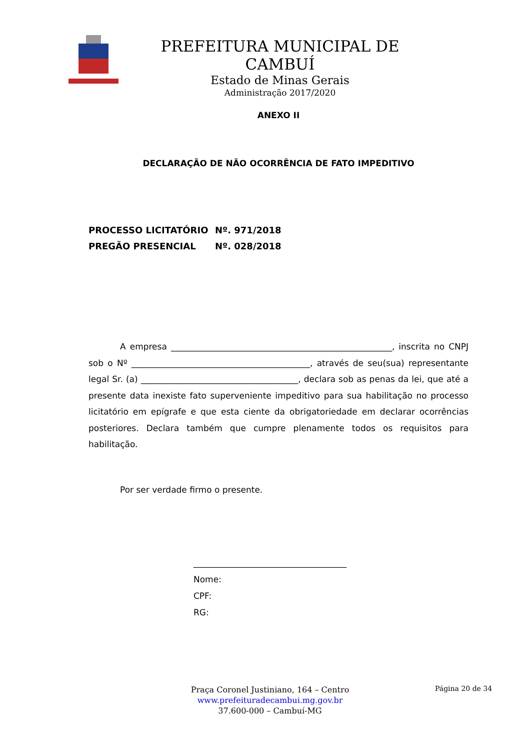PREFEITURA MUNICIPAL DE CAMBUÍ
Estado de Minas Gerais
Administração 2017/2020
ANEXO II
DECLARAÇÃO DE NÃO OCORRÊNCIA DE FATO IMPEDITIVO
PROCESSO LICITATÓRIO Nº. 971/2018
PREGÃO PRESENCIAL Nº. 028/2018
A empresa ____________________________________________________, inscrita no CNPJ sob o Nº __________________________________________, através de seu(sua) representante legal Sr. (a) _____________________________________, declara sob as penas da lei, que até a presente data inexiste fato superveniente impeditivo para sua habilitação no processo licitatório em epígrafe e que esta ciente da obrigatoriedade em declarar ocorrências posteriores. Declara também que cumpre plenamente todos os requisitos para habilitação.
Por ser verdade firmo o presente.
____________________________________
Nome:
CPF:
RG:
Praça Coronel Justiniano, 164 – Centro
www.prefeituradecambui.mg.gov.br
37.600-000 – Cambuí-MG
Página 20 de 34